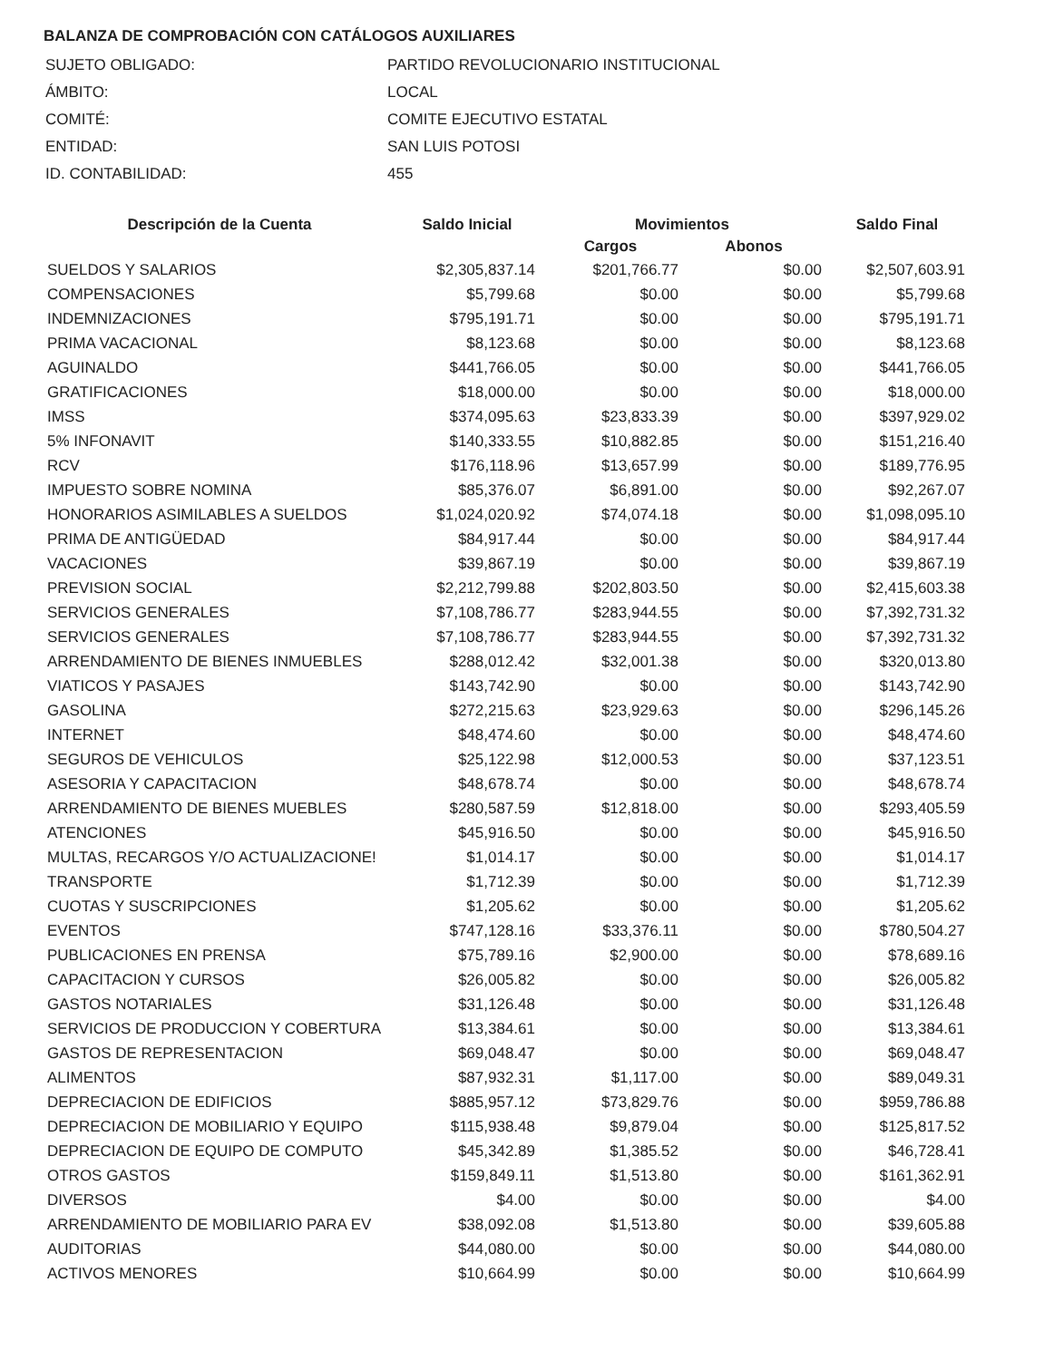BALANZA DE COMPROBACIÓN CON CATÁLOGOS AUXILIARES
| SUJETO OBLIGADO: | PARTIDO REVOLUCIONARIO INSTITUCIONAL |
| ÁMBITO: | LOCAL |
| COMITÉ: | COMITE EJECUTIVO ESTATAL |
| ENTIDAD: | SAN LUIS POTOSI |
| ID. CONTABILIDAD: | 455 |
| Descripción de la Cuenta | Saldo Inicial | Movimientos | | Saldo Final |
| --- | --- | --- | --- | --- |
| | | Cargos | Abonos | |
| SUELDOS Y SALARIOS | $2,305,837.14 | $201,766.77 | $0.00 | $2,507,603.91 |
| COMPENSACIONES | $5,799.68 | $0.00 | $0.00 | $5,799.68 |
| INDEMNIZACIONES | $795,191.71 | $0.00 | $0.00 | $795,191.71 |
| PRIMA VACACIONAL | $8,123.68 | $0.00 | $0.00 | $8,123.68 |
| AGUINALDO | $441,766.05 | $0.00 | $0.00 | $441,766.05 |
| GRATIFICACIONES | $18,000.00 | $0.00 | $0.00 | $18,000.00 |
| IMSS | $374,095.63 | $23,833.39 | $0.00 | $397,929.02 |
| 5% INFONAVIT | $140,333.55 | $10,882.85 | $0.00 | $151,216.40 |
| RCV | $176,118.96 | $13,657.99 | $0.00 | $189,776.95 |
| IMPUESTO SOBRE NOMINA | $85,376.07 | $6,891.00 | $0.00 | $92,267.07 |
| HONORARIOS ASIMILABLES A SUELDOS | $1,024,020.92 | $74,074.18 | $0.00 | $1,098,095.10 |
| PRIMA DE ANTIGÜEDAD | $84,917.44 | $0.00 | $0.00 | $84,917.44 |
| VACACIONES | $39,867.19 | $0.00 | $0.00 | $39,867.19 |
| PREVISION SOCIAL | $2,212,799.88 | $202,803.50 | $0.00 | $2,415,603.38 |
| SERVICIOS GENERALES | $7,108,786.77 | $283,944.55 | $0.00 | $7,392,731.32 |
| SERVICIOS GENERALES | $7,108,786.77 | $283,944.55 | $0.00 | $7,392,731.32 |
| ARRENDAMIENTO DE BIENES INMUEBLES | $288,012.42 | $32,001.38 | $0.00 | $320,013.80 |
| VIATICOS Y PASAJES | $143,742.90 | $0.00 | $0.00 | $143,742.90 |
| GASOLINA | $272,215.63 | $23,929.63 | $0.00 | $296,145.26 |
| INTERNET | $48,474.60 | $0.00 | $0.00 | $48,474.60 |
| SEGUROS DE VEHICULOS | $25,122.98 | $12,000.53 | $0.00 | $37,123.51 |
| ASESORIA Y CAPACITACION | $48,678.74 | $0.00 | $0.00 | $48,678.74 |
| ARRENDAMIENTO DE BIENES MUEBLES | $280,587.59 | $12,818.00 | $0.00 | $293,405.59 |
| ATENCIONES | $45,916.50 | $0.00 | $0.00 | $45,916.50 |
| MULTAS, RECARGOS Y/O ACTUALIZACIONE! | $1,014.17 | $0.00 | $0.00 | $1,014.17 |
| TRANSPORTE | $1,712.39 | $0.00 | $0.00 | $1,712.39 |
| CUOTAS Y SUSCRIPCIONES | $1,205.62 | $0.00 | $0.00 | $1,205.62 |
| EVENTOS | $747,128.16 | $33,376.11 | $0.00 | $780,504.27 |
| PUBLICACIONES EN PRENSA | $75,789.16 | $2,900.00 | $0.00 | $78,689.16 |
| CAPACITACION Y CURSOS | $26,005.82 | $0.00 | $0.00 | $26,005.82 |
| GASTOS NOTARIALES | $31,126.48 | $0.00 | $0.00 | $31,126.48 |
| SERVICIOS DE PRODUCCION Y COBERTURA | $13,384.61 | $0.00 | $0.00 | $13,384.61 |
| GASTOS DE REPRESENTACION | $69,048.47 | $0.00 | $0.00 | $69,048.47 |
| ALIMENTOS | $87,932.31 | $1,117.00 | $0.00 | $89,049.31 |
| DEPRECIACION DE EDIFICIOS | $885,957.12 | $73,829.76 | $0.00 | $959,786.88 |
| DEPRECIACION DE MOBILIARIO Y EQUIPO | $115,938.48 | $9,879.04 | $0.00 | $125,817.52 |
| DEPRECIACION DE EQUIPO DE COMPUTO | $45,342.89 | $1,385.52 | $0.00 | $46,728.41 |
| OTROS GASTOS | $159,849.11 | $1,513.80 | $0.00 | $161,362.91 |
| DIVERSOS | $4.00 | $0.00 | $0.00 | $4.00 |
| ARRENDAMIENTO DE MOBILIARIO PARA EV | $38,092.08 | $1,513.80 | $0.00 | $39,605.88 |
| AUDITORIAS | $44,080.00 | $0.00 | $0.00 | $44,080.00 |
| ACTIVOS MENORES | $10,664.99 | $0.00 | $0.00 | $10,664.99 |